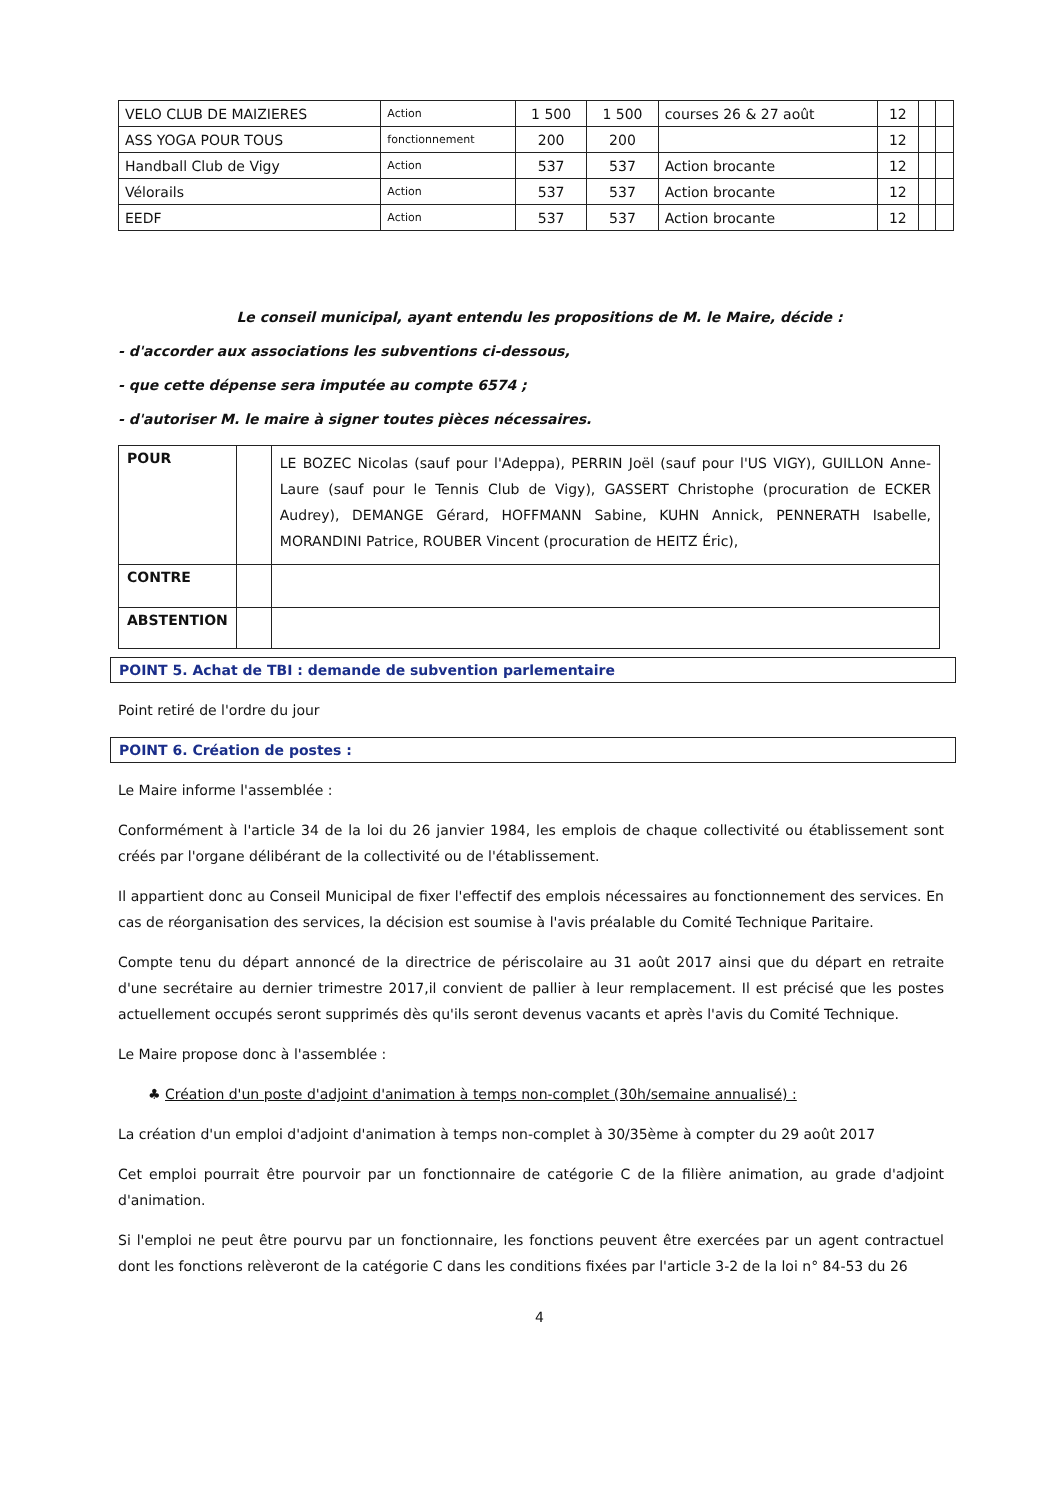| VELO CLUB DE MAIZIERES | Action | 1 500 | 1 500 | courses 26 & 27 août | 12 | | |
| ASS YOGA POUR TOUS | fonctionnement | 200 | 200 | | 12 | | |
| Handball Club de Vigy | Action | 537 | 537 | Action brocante | 12 | | |
| Vélorails | Action | 537 | 537 | Action brocante | 12 | | |
| EEDF | Action | 537 | 537 | Action brocante | 12 | | |
Le conseil municipal, ayant entendu les propositions de M. le Maire, décide :
- d'accorder aux associations les subventions ci-dessous,
- que cette dépense sera imputée au compte 6574 ;
- d'autoriser M. le maire à signer toutes pièces nécessaires.
| POUR | | LE BOZEC Nicolas (sauf pour l'Adeppa), PERRIN Joël (sauf pour l'US VIGY), GUILLON Anne-Laure (sauf pour le Tennis Club de Vigy), GASSERT Christophe (procuration de ECKER Audrey), DEMANGE Gérard, HOFFMANN Sabine, KUHN Annick, PENNERATH Isabelle, MORANDINI Patrice, ROUBER Vincent (procuration de HEITZ Éric), |
| CONTRE | | |
| ABSTENTION | | |
POINT 5. Achat de TBI : demande de subvention parlementaire
Point retiré de l'ordre du jour
POINT 6. Création de postes :
Le Maire informe l'assemblée :
Conformément à l'article 34 de la loi du 26 janvier 1984, les emplois de chaque collectivité ou établissement sont créés par l'organe délibérant de la collectivité ou de l'établissement.
Il appartient donc au Conseil Municipal de fixer l'effectif des emplois nécessaires au fonctionnement des services. En cas de réorganisation des services, la décision est soumise à l'avis préalable du Comité Technique Paritaire.
Compte tenu du départ annoncé de la directrice de périscolaire au 31 août 2017 ainsi que du départ en retraite d'une secrétaire au dernier trimestre 2017,il convient de pallier à leur remplacement. Il est précisé que les postes actuellement occupés seront supprimés dès qu'ils seront devenus vacants et après l'avis du Comité Technique.
Le Maire propose donc à l'assemblée :
♣ Création d'un poste d'adjoint d'animation à temps non-complet (30h/semaine annualisé) :
La création d'un emploi d'adjoint d'animation à temps non-complet à 30/35ème à compter du 29 août 2017
Cet emploi pourrait être pourvoir par un fonctionnaire de catégorie C de la filière animation, au grade d'adjoint d'animation.
Si l'emploi ne peut être pourvu par un fonctionnaire, les fonctions peuvent être exercées par un agent contractuel dont les fonctions relèveront de la catégorie C dans les conditions fixées par l'article 3-2 de la loi n° 84-53 du 26
4